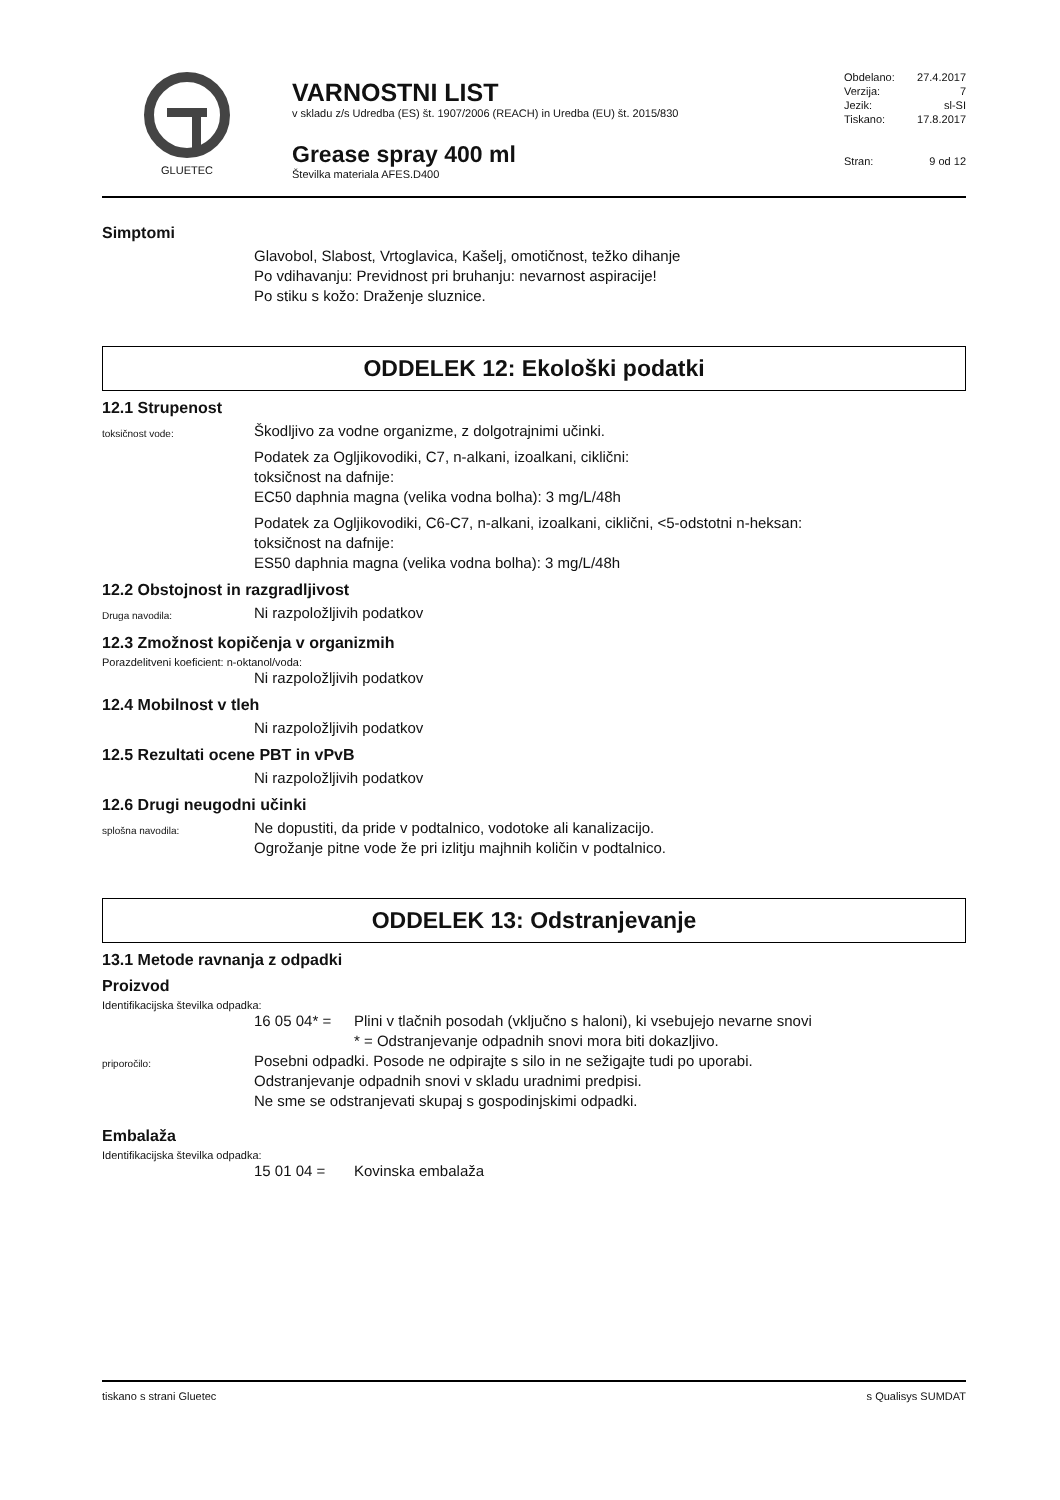GLUETEC
VARNOSTNI LIST
v skladu z/s Udredba (ES) št. 1907/2006 (REACH) in Uredba (EU) št. 2015/830
Grease spray 400 ml
Številka materiala AFES.D400
Obdelano: 27.4.2017
Verzija: 7
Jezik: sl-SI
Tiskano: 17.8.2017
Stran: 9 od 12
Simptomi
Glavobol, Slabost, Vrtoglavica, Kašelj, omotičnost, težko dihanje
Po vdihavanju: Previdnost pri bruhanju: nevarnost aspiracije!
Po stiku s kožo: Draženje sluznice.
ODDELEK 12: Ekološki podatki
12.1 Strupenost
toksičnost vode:
Škodljivo za vodne organizme, z dolgotrajnimi učinki.
Podatek za Ogljikovodiki, C7, n-alkani, izoalkani, ciklični:
toksičnost na dafnije:
EC50 daphnia magna (velika vodna bolha): 3 mg/L/48h
Podatek za Ogljikovodiki, C6-C7, n-alkani, izoalkani, ciklični, <5-odstotni n-heksan:
toksičnost na dafnije:
ES50 daphnia magna (velika vodna bolha): 3 mg/L/48h
12.2 Obstojnost in razgradljivost
Druga navodila:
Ni razpoložljivih podatkov
12.3 Zmožnost kopičenja v organizmih
Porazdelitveni koeficient: n-oktanol/voda:
Ni razpoložljivih podatkov
12.4 Mobilnost v tleh
Ni razpoložljivih podatkov
12.5 Rezultati ocene PBT in vPvB
Ni razpoložljivih podatkov
12.6 Drugi neugodni učinki
splošna navodila:
Ne dopustiti, da pride v podtalnico, vodotoke ali kanalizacijo.
Ogrožanje pitne vode že pri izlitju majhnih količin v podtalnico.
ODDELEK 13: Odstranjevanje
13.1 Metode ravnanja z odpadki
Proizvod
Identifikacijska številka odpadka:
16 05 04* = Plini v tlačnih posodah (vključno s haloni), ki vsebujejo nevarne snovi
* = Odstranjevanje odpadnih snovi mora biti dokazljivo.
priporočilo:
Posebni odpadki. Posode ne odpirajte s silo in ne sežigajte tudi po uporabi.
Odstranjevanje odpadnih snovi v skladu uradnimi predpisi.
Ne sme se odstranjevati skupaj s gospodinjskimi odpadki.
Embalaža
Identifikacijska številka odpadka:
15 01 04 = Kovinska embalaža
tiskano s strani Gluetec s Qualisys SUMDAT